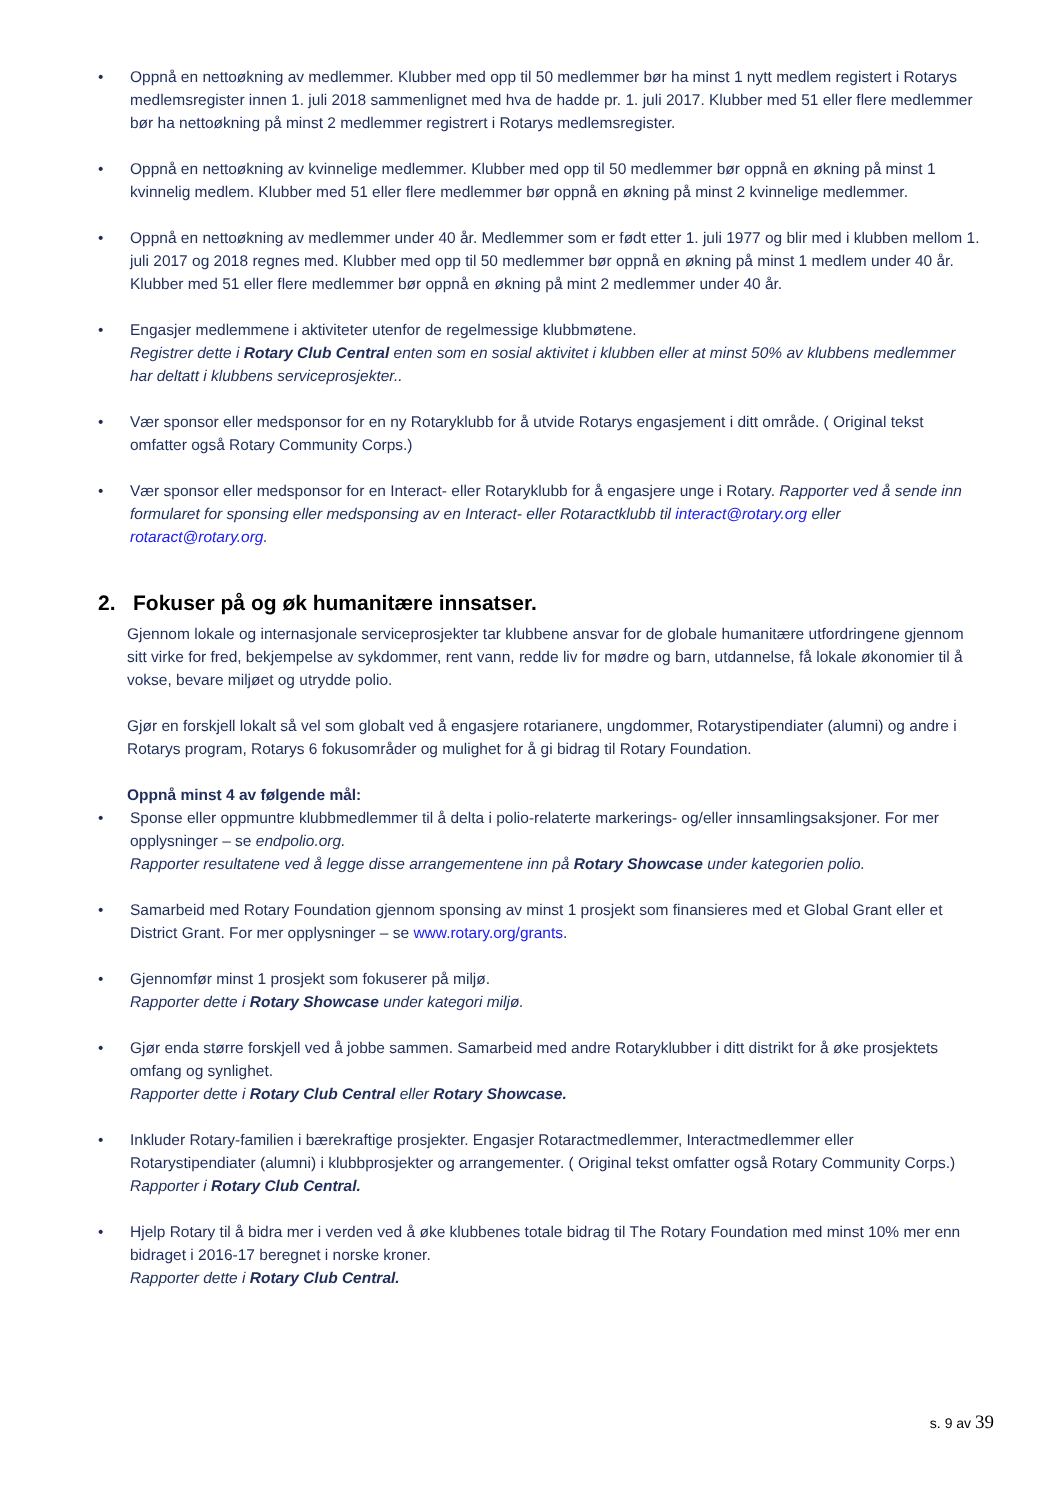• Oppnå en nettoøkning av medlemmer. Klubber med opp til 50 medlemmer bør ha minst 1 nytt medlem registert i Rotarys medlemsregister innen 1. juli 2018 sammenlignet med hva de hadde pr. 1. juli 2017. Klubber med 51 eller flere medlemmer bør ha nettoøkning på minst 2 medlemmer registrert i Rotarys medlemsregister.
• Oppnå en nettoøkning av kvinnelige medlemmer. Klubber med opp til 50 medlemmer bør oppnå en økning på minst 1 kvinnelig medlem. Klubber med 51 eller flere medlemmer bør oppnå en økning på minst 2 kvinnelige medlemmer.
• Oppnå en nettoøkning av medlemmer under 40 år. Medlemmer som er født etter 1. juli 1977 og blir med i klubben mellom 1. juli 2017 og 2018 regnes med. Klubber med opp til 50 medlemmer bør oppnå en økning på minst 1 medlem under 40 år. Klubber med 51 eller flere medlemmer bør oppnå en økning på mint 2 medlemmer under 40 år.
• Engasjer medlemmene i aktiviteter utenfor de regelmessige klubbmøtene.
Registrer dette i Rotary Club Central enten som en sosial aktivitet i klubben eller at minst 50% av klubbens medlemmer har deltatt i klubbens serviceprosjekter..
• Vær sponsor eller medsponsor for en ny Rotaryklubb for å utvide Rotarys engasjement i ditt område. ( Original tekst omfatter også Rotary Community Corps.)
• Vær sponsor eller medsponsor for en Interact- eller Rotaryklubb for å engasjere unge i Rotary. Rapporter ved å sende inn formularet for sponsing eller medsponsing av en Interact- eller Rotaractklubb til interact@rotary.org eller rotaract@rotary.org.
2. Fokuser på og øk humanitære innsatser.
Gjennom lokale og internasjonale serviceprosjekter tar klubbene ansvar for de globale humanitære utfordringene gjennom sitt virke for fred, bekjempelse av sykdommer, rent vann, redde liv for mødre og barn, utdannelse, få lokale økonomier til å vokse, bevare miljøet og utrydde polio.
Gjør en forskjell lokalt så vel som globalt ved å engasjere rotarianere, ungdommer, Rotarystipendiater (alumni) og andre i Rotarys program, Rotarys 6 fokusområder og mulighet for å gi bidrag til Rotary Foundation.
Oppnå minst 4 av følgende mål:
• Sponse eller oppmuntre klubbmedlemmer til å delta i polio-relaterte markerings- og/eller innsamlingsaksjoner. For mer opplysninger – se endpolio.org.
Rapporter resultatene ved å legge disse arrangementene inn på Rotary Showcase under kategorien polio.
• Samarbeid med Rotary Foundation gjennom sponsing av minst 1 prosjekt som finansieres med et Global Grant eller et District Grant. For mer opplysninger – se www.rotary.org/grants.
• Gjennomfør minst 1 prosjekt som fokuserer på miljø.
Rapporter dette i Rotary Showcase under kategori miljø.
• Gjør enda større forskjell ved å jobbe sammen. Samarbeid med andre Rotaryklubber i ditt distrikt for å øke prosjektets omfang og synlighet.
Rapporter dette i Rotary Club Central eller Rotary Showcase.
• Inkluder Rotary-familien i bærekraftige prosjekter. Engasjer Rotaractmedlemmer, Interactmedlemmer eller Rotarystipendiater (alumni) i klubbprosjekter og arrangementer. ( Original tekst omfatter også Rotary Community Corps.)
Rapporter i Rotary Club Central.
• Hjelp Rotary til å bidra mer i verden ved å øke klubbenes totale bidrag til The Rotary Foundation med minst 10% mer enn bidraget i 2016-17 beregnet i norske kroner.
Rapporter dette i Rotary Club Central.
s. 9 av 39